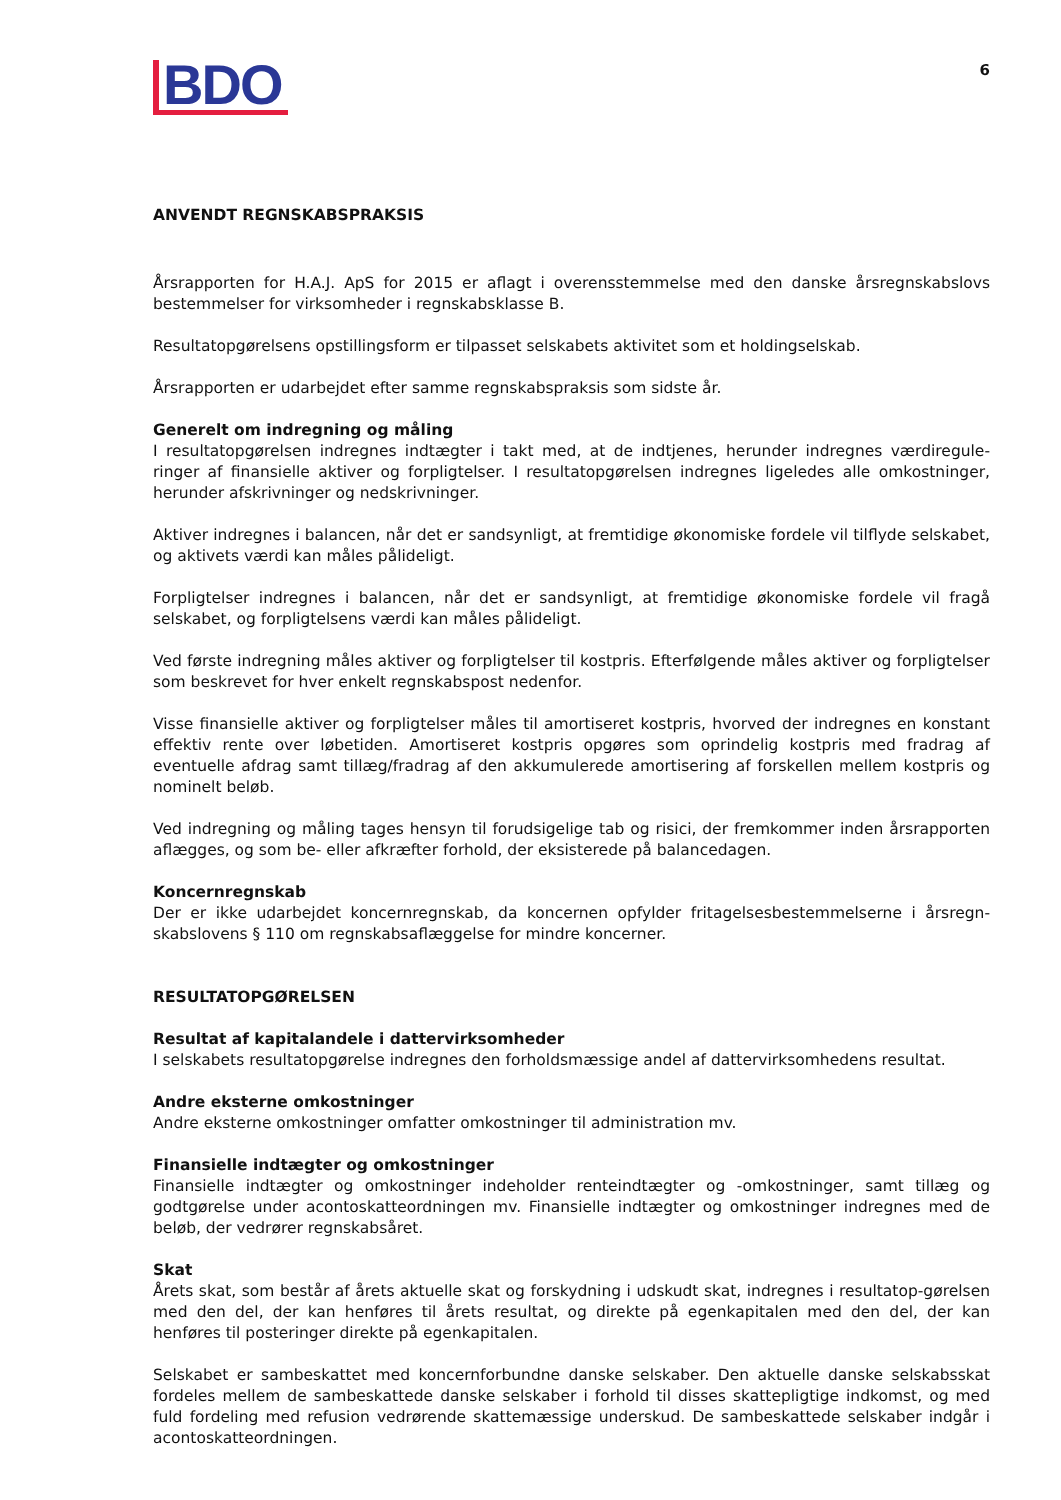BDO
6
ANVENDT REGNSKABSPRAKSIS
Årsrapporten for H.A.J. ApS for 2015 er aflagt i overensstemmelse med den danske årsregnskabslovs bestemmelser for virksomheder i regnskabsklasse B.
Resultatopgørelsens opstillingsform er tilpasset selskabets aktivitet som et holdingselskab.
Årsrapporten er udarbejdet efter samme regnskabspraksis som sidste år.
Generelt om indregning og måling
I resultatopgørelsen indregnes indtægter i takt med, at de indtjenes, herunder indregnes værdiregule-ringer af finansielle aktiver og forpligtelser. I resultatopgørelsen indregnes ligeledes alle omkostninger, herunder afskrivninger og nedskrivninger.
Aktiver indregnes i balancen, når det er sandsynligt, at fremtidige økonomiske fordele vil tilflyde selskabet, og aktivets værdi kan måles pålideligt.
Forpligtelser indregnes i balancen, når det er sandsynligt, at fremtidige økonomiske fordele vil fragå selskabet, og forpligtelsens værdi kan måles pålideligt.
Ved første indregning måles aktiver og forpligtelser til kostpris. Efterfølgende måles aktiver og forpligtelser som beskrevet for hver enkelt regnskabspost nedenfor.
Visse finansielle aktiver og forpligtelser måles til amortiseret kostpris, hvorved der indregnes en konstant effektiv rente over løbetiden. Amortiseret kostpris opgøres som oprindelig kostpris med fradrag af eventuelle afdrag samt tillæg/fradrag af den akkumulerede amortisering af forskellen mellem kostpris og nominelt beløb.
Ved indregning og måling tages hensyn til forudsigelige tab og risici, der fremkommer inden årsrapporten aflægges, og som be- eller afkræfter forhold, der eksisterede på balancedagen.
Koncernregnskab
Der er ikke udarbejdet koncernregnskab, da koncernen opfylder fritagelsesbestemmelserne i årsregn-skabslovens § 110 om regnskabsaflæggelse for mindre koncerner.
RESULTATOPGØRELSEN
Resultat af kapitalandele i dattervirksomheder
I selskabets resultatopgørelse indregnes den forholdsmæssige andel af dattervirksomhedens resultat.
Andre eksterne omkostninger
Andre eksterne omkostninger omfatter omkostninger til administration mv.
Finansielle indtægter og omkostninger
Finansielle indtægter og omkostninger indeholder renteindtægter og -omkostninger, samt tillæg og godtgørelse under acontoskatteordningen mv. Finansielle indtægter og omkostninger indregnes med de beløb, der vedrører regnskabsåret.
Skat
Årets skat, som består af årets aktuelle skat og forskydning i udskudt skat, indregnes i resultatop-gørelsen med den del, der kan henføres til årets resultat, og direkte på egenkapitalen med den del, der kan henføres til posteringer direkte på egenkapitalen.
Selskabet er sambeskattet med koncernforbundne danske selskaber. Den aktuelle danske selskabsskat fordeles mellem de sambeskattede danske selskaber i forhold til disses skattepligtige indkomst, og med fuld fordeling med refusion vedrørende skattemæssige underskud. De sambeskattede selskaber indgår i acontoskatteordningen.